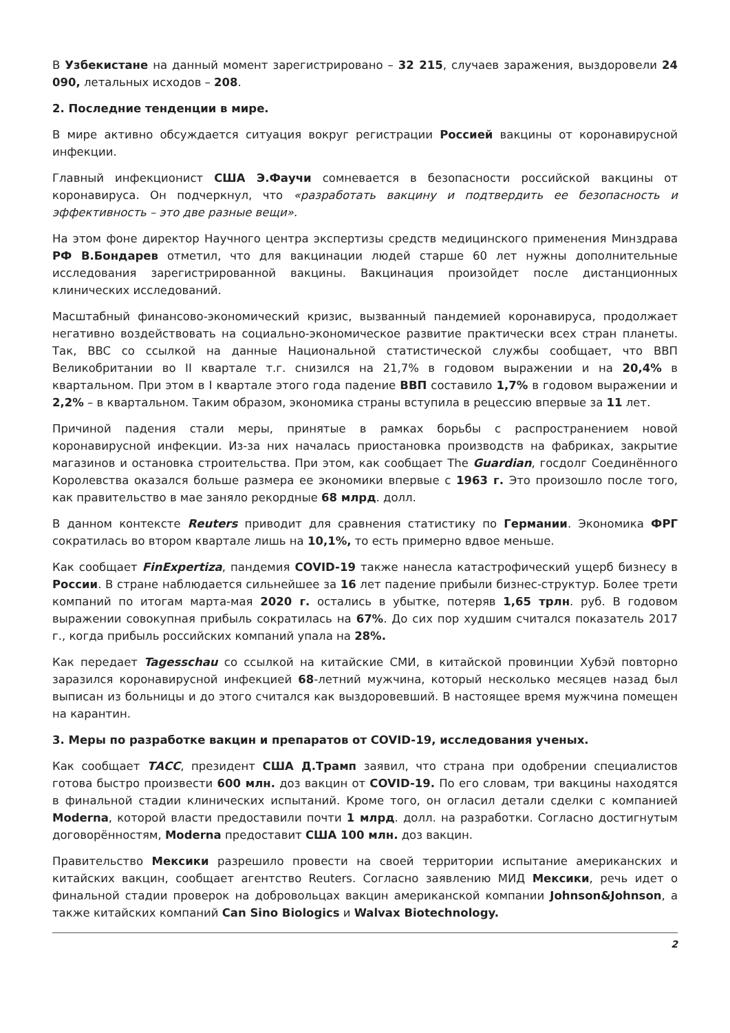В Узбекистане на данный момент зарегистрировано – 32 215, случаев заражения, выздоровели 24 090, летальных исходов – 208.
2. Последние тенденции в мире.
В мире активно обсуждается ситуация вокруг регистрации Россией вакцины от коронавирусной инфекции.
Главный инфекционист США Э.Фаучи сомневается в безопасности российской вакцины от коронавируса. Он подчеркнул, что «разработать вакцину и подтвердить ее безопасность и эффективность – это две разные вещи».
На этом фоне директор Научного центра экспертизы средств медицинского применения Минздрава РФ В.Бондарев отметил, что для вакцинации людей старше 60 лет нужны дополнительные исследования зарегистрированной вакцины. Вакцинация произойдет после дистанционных клинических исследований.
Масштабный финансово-экономический кризис, вызванный пандемией коронавируса, продолжает негативно воздействовать на социально-экономическое развитие практически всех стран планеты. Так, BBC со ссылкой на данные Национальной статистической службы сообщает, что ВВП Великобритании во II квартале т.г. снизился на 21,7% в годовом выражении и на 20,4% в квартальном. При этом в I квартале этого года падение ВВП составило 1,7% в годовом выражении и 2,2% – в квартальном. Таким образом, экономика страны вступила в рецессию впервые за 11 лет.
Причиной падения стали меры, принятые в рамках борьбы с распространением новой коронавирусной инфекции. Из-за них началась приостановка производств на фабриках, закрытие магазинов и остановка строительства. При этом, как сообщает The Guardian, госдолг Соединённого Королевства оказался больше размера ее экономики впервые с 1963 г. Это произошло после того, как правительство в мае заняло рекордные 68 млрд. долл.
В данном контексте Reuters приводит для сравнения статистику по Германии. Экономика ФРГ сократилась во втором квартале лишь на 10,1%, то есть примерно вдвое меньше.
Как сообщает FinExpertiza, пандемия COVID-19 также нанесла катастрофический ущерб бизнесу в России. В стране наблюдается сильнейшее за 16 лет падение прибыли бизнес-структур. Более трети компаний по итогам марта-мая 2020 г. остались в убытке, потеряв 1,65 трлн. руб. В годовом выражении совокупная прибыль сократилась на 67%. До сих пор худшим считался показатель 2017 г., когда прибыль российских компаний упала на 28%.
Как передает Tagesschau со ссылкой на китайские СМИ, в китайской провинции Хубэй повторно заразился коронавирусной инфекцией 68-летний мужчина, который несколько месяцев назад был выписан из больницы и до этого считался как выздоровевший. В настоящее время мужчина помещен на карантин.
3. Меры по разработке вакцин и препаратов от COVID-19, исследования ученых.
Как сообщает ТАСС, президент США Д.Трамп заявил, что страна при одобрении специалистов готова быстро произвести 600 млн. доз вакцин от COVID-19. По его словам, три вакцины находятся в финальной стадии клинических испытаний. Кроме того, он огласил детали сделки с компанией Moderna, которой власти предоставили почти 1 млрд. долл. на разработки. Согласно достигнутым договорённостям, Moderna предоставит США 100 млн. доз вакцин.
Правительство Мексики разрешило провести на своей территории испытание американских и китайских вакцин, сообщает агентство Reuters. Согласно заявлению МИД Мексики, речь идет о финальной стадии проверок на добровольцах вакцин американской компании Johnson&Johnson, а также китайских компаний Can Sino Biologics и Walvax Biotechnology.
2